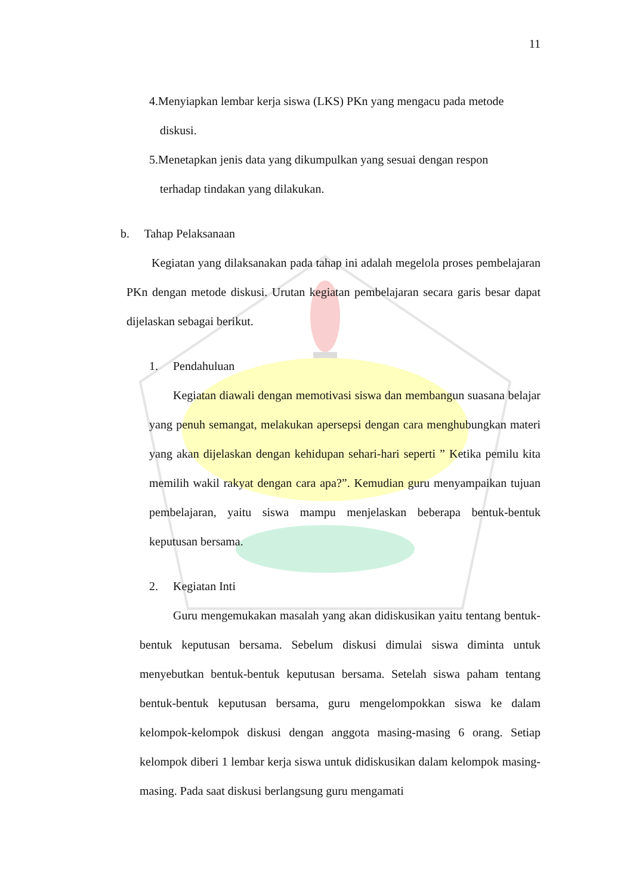11
4.Menyiapkan lembar kerja siswa (LKS) PKn yang mengacu pada metode
diskusi.
5.Menetapkan jenis data yang dikumpulkan yang sesuai dengan respon
terhadap tindakan yang dilakukan.
b. Tahap Pelaksanaan
Kegiatan yang dilaksanakan pada tahap ini adalah megelola proses pembelajaran PKn dengan metode diskusi. Urutan kegiatan pembelajaran secara garis besar dapat dijelaskan sebagai berikut.
1. Pendahuluan
Kegiatan diawali dengan memotivasi siswa dan membangun suasana belajar yang penuh semangat, melakukan apersepsi dengan cara menghubungkan materi yang akan dijelaskan dengan kehidupan sehari-hari seperti ” Ketika pemilu kita memilih wakil rakyat dengan cara apa?”. Kemudian guru menyampaikan tujuan pembelajaran, yaitu siswa mampu menjelaskan beberapa bentuk-bentuk keputusan bersama.
2. Kegiatan Inti
Guru mengemukakan masalah yang akan didiskusikan yaitu tentang bentuk-bentuk keputusan bersama. Sebelum diskusi dimulai siswa diminta untuk menyebutkan bentuk-bentuk keputusan bersama. Setelah siswa paham tentang bentuk-bentuk keputusan bersama, guru mengelompokkan siswa ke dalam kelompok-kelompok diskusi dengan anggota masing-masing 6 orang. Setiap kelompok diberi 1 lembar kerja siswa untuk didiskusikan dalam kelompok masing-masing. Pada saat diskusi berlangsung guru mengamati